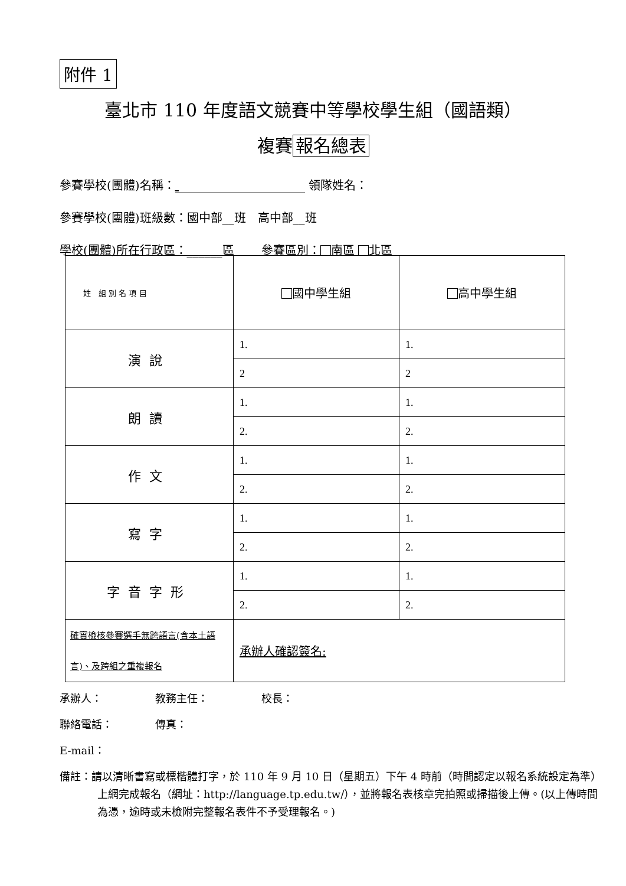附件 1
臺北市 110 年度語文競賽中等學校學生組（國語類）
複賽 報名總表
參賽學校(團體)名稱： 領隊姓名：
參賽學校(團體)班級數：國中部__班　高中部__班
學校(團體)所在行政區：______區　　 參賽區別： 南區 北區
| 姓 組 別 名 項 目 | 國中學生組 | 高中學生組 |
| --- | --- | --- |
| 演說 | 1. | 1. |
| | 2 | 2 |
| 朗讀 | 1. | 1. |
| | 2. | 2. |
| 作文 | 1. | 1. |
| | 2. | 2. |
| 寫字 | 1. | 1. |
| | 2. | 2. |
| 字音字形 | 1. | 1. |
| | 2. | 2. |
| 確實檢核參賽選手無跨語言(含本土語言)、及跨組之重複報名 | 承辦人確認簽名: | |
承辦人：　　　　　教務主任：　　　　　校長：
聯絡電話：　　　　傳真：
E-mail：
備註：請以清晰書寫或標楷體打字，於 110 年 9 月 10 日（星期五）下午 4 時前（時間認定以報名系統設定為準）上網完成報名（網址：http://language.tp.edu.tw/），並將報名表核章完拍照或掃描後上傳。(以上傳時間為憑，逾時或未檢附完整報名表件不予受理報名。)